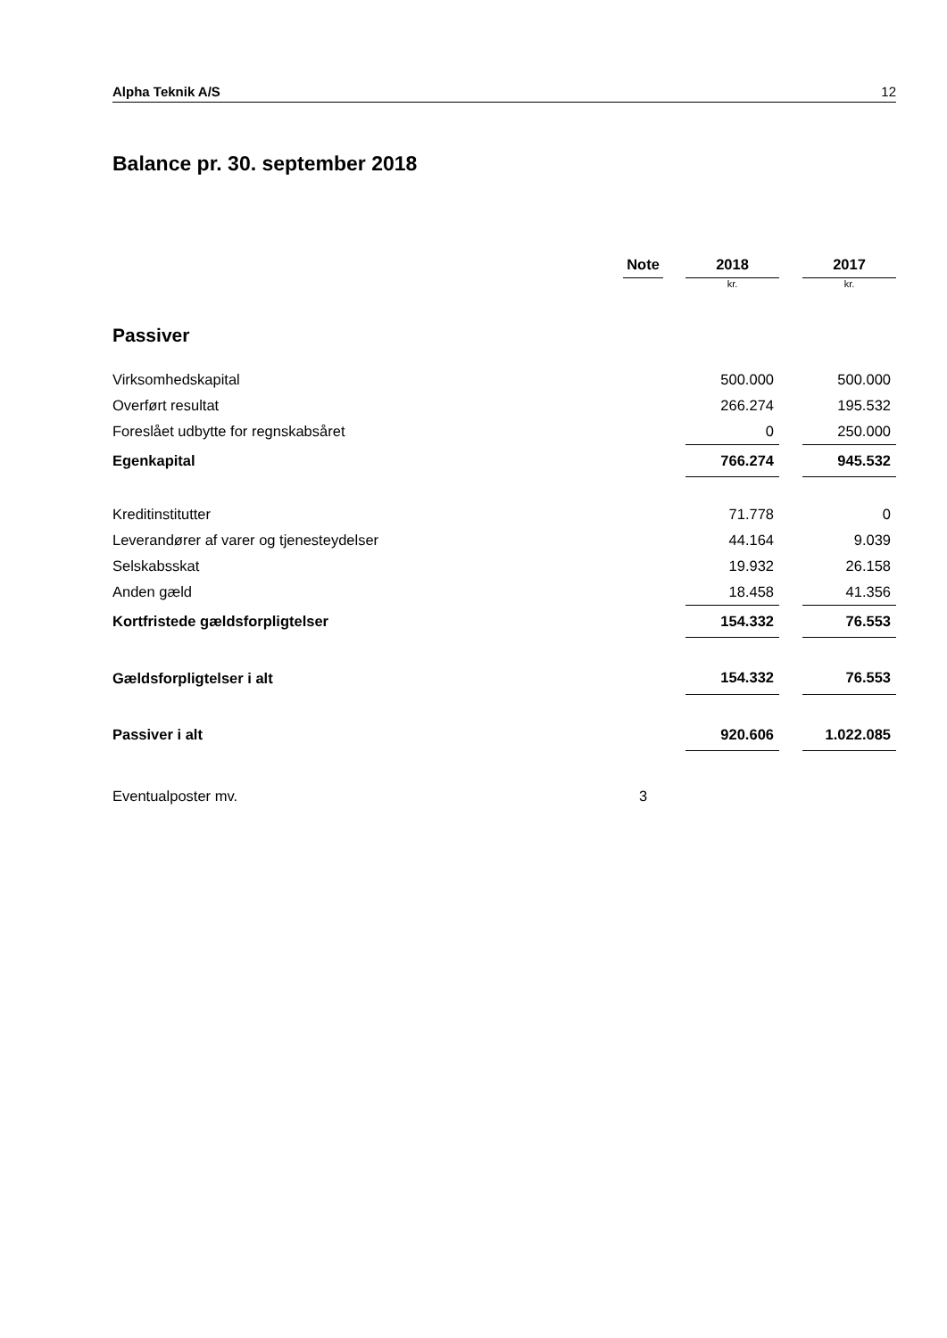Alpha Teknik A/S 12
Balance pr. 30. september 2018
| | Note | | 2018 | | 2017 |
| --- | --- | --- | --- | --- | --- |
| | | | kr. | | kr. |
| Passiver | | | | | |
| Virksomhedskapital | | | 500.000 | | 500.000 |
| Overført resultat | | | 266.274 | | 195.532 |
| Foreslået udbytte for regnskabsåret | | | 0 | | 250.000 |
| Egenkapital | | | 766.274 | | 945.532 |
| Kreditinstitutter | | | 71.778 | | 0 |
| Leverandører af varer og tjenesteydelser | | | 44.164 | | 9.039 |
| Selskabsskat | | | 19.932 | | 26.158 |
| Anden gæld | | | 18.458 | | 41.356 |
| Kortfristede gældsforpligtelser | | | 154.332 | | 76.553 |
| Gældsforpligtelser i alt | | | 154.332 | | 76.553 |
| Passiver i alt | | | 920.606 | | 1.022.085 |
| Eventualposter mv. | 3 | | | | |